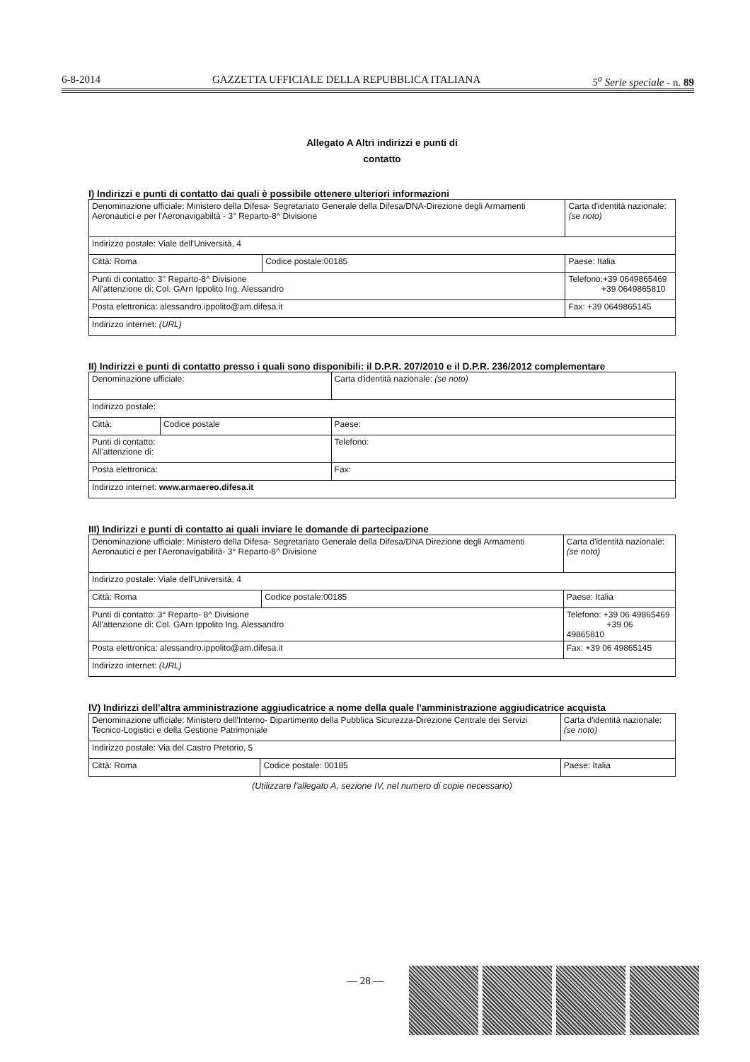6-8-2014 GAZZETTA UFFICIALE DELLA REPUBBLICA ITALIANA 5<sup>a</sup> Serie speciale - n. 89
Allegato A Altri indirizzi e punti di
contatto
I) Indirizzi e punti di contatto dai quali è possibile ottenere ulteriori informazioni
| Denominazione ufficiale: Ministero della Difesa- Segretariato Generale della Difesa/DNA-Direzione degli Armamenti Aeronautici e per l'Aeronavigabiltà - 3° Reparto-8^ Divisione | | Carta d'identità nazionale: (se noto) |
| Indirizzo postale: Viale dell'Università, 4 | | |
| Città: Roma | Codice postale:00185 | Paese: Italia |
| Punti di contatto: 3° Reparto-8^ Divisione All'attenzione di: Col. GArn Ippolito Ing. Alessandro | | Telefono:+39 0649865469 +39 0649865810 |
| Posta elettronica: alessandro.ippolito@am.difesa.it | | Fax: +39 0649865145 |
| Indirizzo internet: (URL) | | |
II) Indirizzi e punti di contatto presso i quali sono disponibili: il D.P.R. 207/2010 e il D.P.R. 236/2012 complementare
| Denominazione ufficiale: | | Carta d'identità nazionale: (se noto) |
| Indirizzo postale: | | |
| Città: | Codice postale | Paese: |
| Punti di contatto: All'attenzione di: | | Telefono: |
| Posta elettronica: | | Fax: |
| Indirizzo internet: www.armaereo.difesa.it | | |
III) Indirizzi e punti di contatto ai quali inviare le domande di partecipazione
| Denominazione ufficiale: Ministero della Difesa- Segretariato Generale della Difesa/DNA Direzione degli Armamenti Aeronautici e per l'Aeronavigabilità- 3° Reparto-8^ Divisione | | Carta d'identità nazionale: (se noto) |
| Indirizzo postale: Viale dell'Università, 4 | | |
| Città: Roma | Codice postale:00185 | Paese: Italia |
| Punti di contatto: 3° Reparto- 8^ Divisione All'attenzione di: Col. GArn Ippolito Ing. Alessandro | | Telefono: +39 06 49865469 +39 06 49865810 |
| Posta elettronica: alessandro.ippolito@am.difesa.it | | Fax: +39 06 49865145 |
| Indirizzo internet: (URL) | | |
IV) Indirizzi dell'altra amministrazione aggiudicatrice a nome della quale l'amministrazione aggiudicatrice acquista
| Denominazione ufficiale: Ministero dell'Interno- Dipartimento della Pubblica Sicurezza-Direzione Centrale dei Servizi Tecnico-Logistici e della Gestione Patrimoniale | | Carta d'identità nazionale: (se noto) |
| Indirizzo postale: Via del Castro Pretorio, 5 | | |
| Città: Roma | Codice postale: 00185 | Paese: Italia |
(Utilizzare l'allegato A, sezione IV, nel numero di copie necessario)
— 28 —